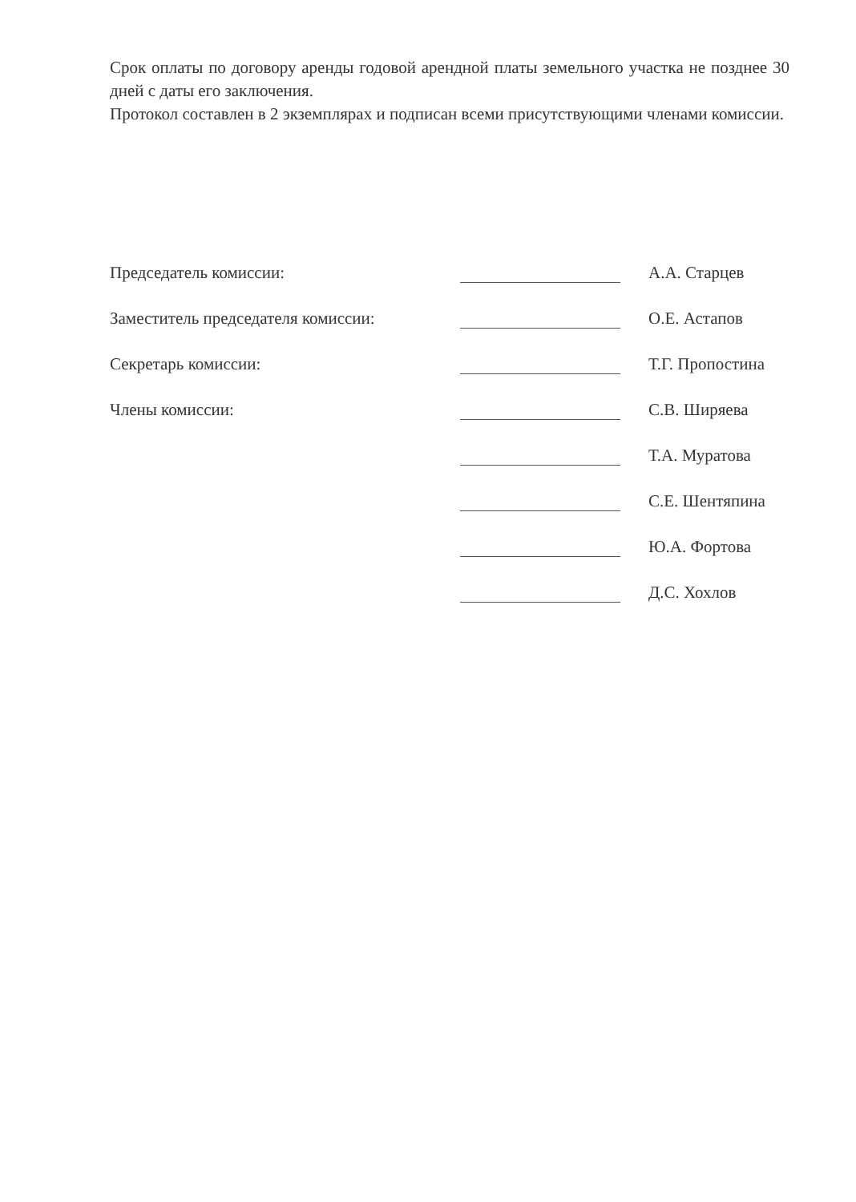Срок оплаты по договору аренды годовой арендной платы земельного участка не позднее 30 дней с даты его заключения.
Протокол составлен в 2 экземплярах и подписан всеми присутствующими членами комиссии.
Председатель комиссии: А.А. Старцев
Заместитель председателя комиссии: О.Е. Астапов
Секретарь комиссии: Т.Г. Пропостина
Члены комиссии: С.В. Ширяева
Т.А. Муратова
С.Е. Шентяпина
Ю.А. Фортова
Д.С. Хохлов